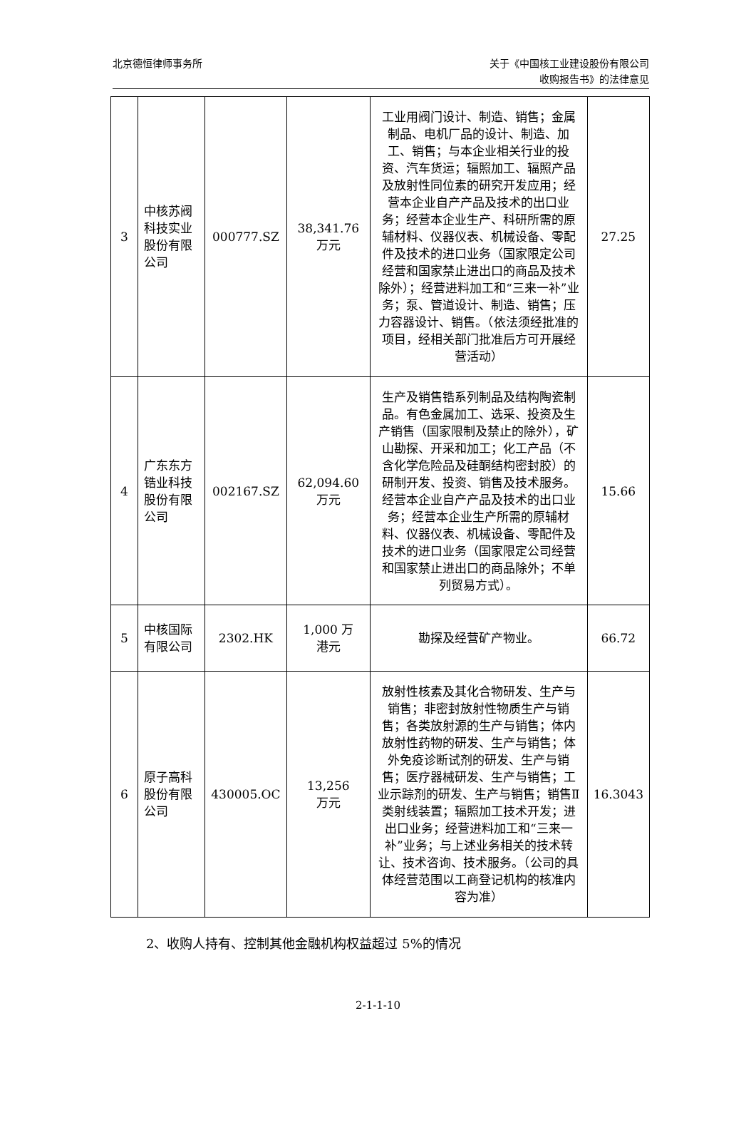北京德恒律师事务所
关于《中国核工业建设股份有限公司
收购报告书》的法律意见
| 3 | 中核苏阀科技实业股份有限公司 | 000777.SZ | 38,341.76 万元 | 工业用阀门设计、制造、销售；金属制品、电机厂品的设计、制造、加工、销售；与本企业相关行业的投资、汽车货运；辐照加工、辐照产品及放射性同位素的研究开发应用；经营本企业自产产品及技术的出口业务；经营本企业生产、科研所需的原辅材料、仪器仪表、机械设备、零配件及技术的进口业务（国家限定公司经营和国家禁止进出口的商品及技术除外）；经营进料加工和“三来一补”业务；泵、管道设计、制造、销售；压力容器设计、销售。（依法须经批准的项目，经相关部门批准后方可开展经营活动） | 27.25 |
| 4 | 广东东方锆业科技股份有限公司 | 002167.SZ | 62,094.60 万元 | 生产及销售锆系列制品及结构陶瓷制品。有色金属加工、选采、投资及生产销售（国家限制及禁止的除外），矿山勘探、开采和加工；化工产品（不含化学危险品及硅酮结构密封胶）的研制开发、投资、销售及技术服务。经营本企业自产产品及技术的出口业务；经营本企业生产所需的原辅材料、仪器仪表、机械设备、零配件及技术的进口业务（国家限定公司经营和国家禁止进出口的商品除外；不单列贸易方式）。 | 15.66 |
| 5 | 中核国际有限公司 | 2302.HK | 1,000 万 港元 | 勘探及经营矿产物业。 | 66.72 |
| 6 | 原子高科股份有限公司 | 430005.OC | 13,256 万元 | 放射性核素及其化合物研发、生产与销售；非密封放射性物质生产与销售；各类放射源的生产与销售；体内放射性药物的研发、生产与销售；体外免疫诊断试剂的研发、生产与销售；医疗器械研发、生产与销售；工业示踪剂的研发、生产与销售；销售Ⅱ类射线装置；辐照加工技术开发；进出口业务；经营进料加工和“三来一补”业务；与上述业务相关的技术转让、技术咨询、技术服务。（公司的具体经营范围以工商登记机构的核准内容为准） | 16.3043 |
2、收购人持有、控制其他金融机构权益超过 5%的情况
2-1-1-10